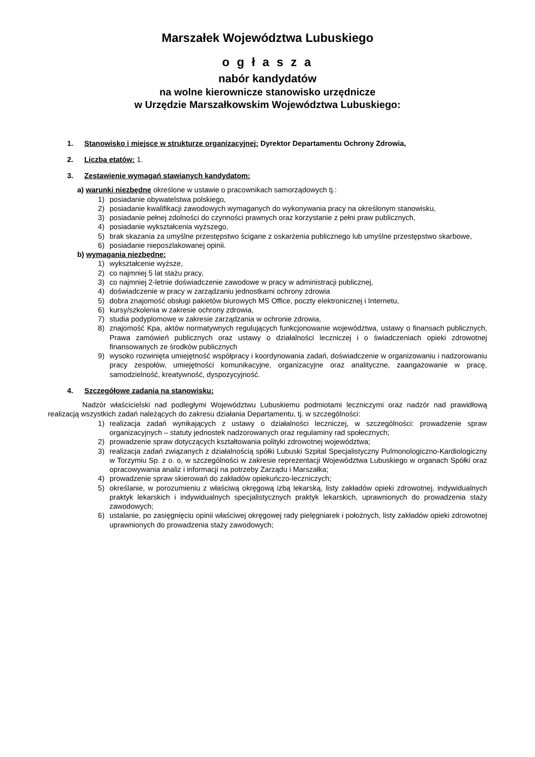Marszałek Województwa Lubuskiego
o g ł a s z a
nabór kandydatów
na wolne kierownicze stanowisko urzędnicze
w Urzędzie Marszałkowskim Województwa Lubuskiego:
1. Stanowisko i miejsce w strukturze organizacyjnej: Dyrektor Departamentu Ochrony Zdrowia,
2. Liczba etatów: 1.
3. Zestawienie wymagań stawianych kandydatom:
a) warunki niezbędne określone w ustawie o pracownikach samorządowych tj.:
1) posiadanie obywatelstwa polskiego,
2) posiadanie kwalifikacji zawodowych wymaganych do wykonywania pracy na określonym stanowisku,
3) posiadanie pełnej zdolności do czynności prawnych oraz korzystanie z pełni praw publicznych,
4) posiadanie wykształcenia wyższego,
5) brak skazania za umyślne przestępstwo ścigane z oskarżenia publicznego lub umyślne przestępstwo skarbowe,
6) posiadanie nieposzlakowanej opinii.
b) wymagania niezbędne:
1) wykształcenie wyższe,
2) co najmniej 5 lat stażu pracy,
3) co najmniej 2-letnie doświadczenie zawodowe w pracy w administracji publicznej,
4) doświadczenie w pracy w zarządzaniu jednostkami ochrony zdrowia
5) dobra znajomość obsługi pakietów biurowych MS Office, poczty elektronicznej i Internetu,
6) kursy/szkolenia w zakresie ochrony zdrowia,
7) studia podyplomowe w zakresie zarządzania w ochronie zdrowia,
8) znajomość Kpa, aktów normatywnych regulujących funkcjonowanie województwa, ustawy o finansach publicznych, Prawa zamówień publicznych oraz ustawy o działalności leczniczej i o świadczeniach opieki zdrowotnej finansowanych ze środków publicznych
9) wysoko rozwinięta umiejętność współpracy i koordynowania zadań, doświadczenie w organizowaniu i nadzorowaniu pracy zespołów, umiejętności komunikacyjne, organizacyjne oraz analityczne, zaangażowanie w pracę, samodzielność, kreatywność, dyspozycyjność.
4. Szczegółowe zadania na stanowisku:
Nadzór właścicielski nad podległymi Województwu Lubuskiemu podmiotami leczniczymi oraz nadzór nad prawidłową realizacją wszystkich zadań należących do zakresu działania Departamentu, tj. w szczególności:
1) realizacja zadań wynikających z ustawy o działalności leczniczej, w szczególności: prowadzenie spraw organizacyjnych – statuty jednostek nadzorowanych oraz regulaminy rad społecznych;
2) prowadzenie spraw dotyczących kształtowania polityki zdrowotnej województwa;
3) realizacja zadań związanych z działalnością spółki Lubuski Szpital Specjalistyczny Pulmonologiczno-Kardiologiczny w Torzymiu Sp. z o. o, w szczególności w zakresie reprezentacji Województwa Lubuskiego w organach Spółki oraz opracowywania analiz i informacji na potrzeby Zarządu i Marszałka;
4) prowadzenie spraw skierowań do zakładów opiekuńczo-leczniczych;
5) określanie, w porozumieniu z właściwą okręgową izbą lekarską, listy zakładów opieki zdrowotnej, indywidualnych praktyk lekarskich i indywidualnych specjalistycznych praktyk lekarskich, uprawnionych do prowadzenia staży zawodowych;
6) ustalanie, po zasięgnięciu opinii właściwej okręgowej rady pielęgniarek i położnych, listy zakładów opieki zdrowotnej uprawnionych do prowadzenia staży zawodowych;